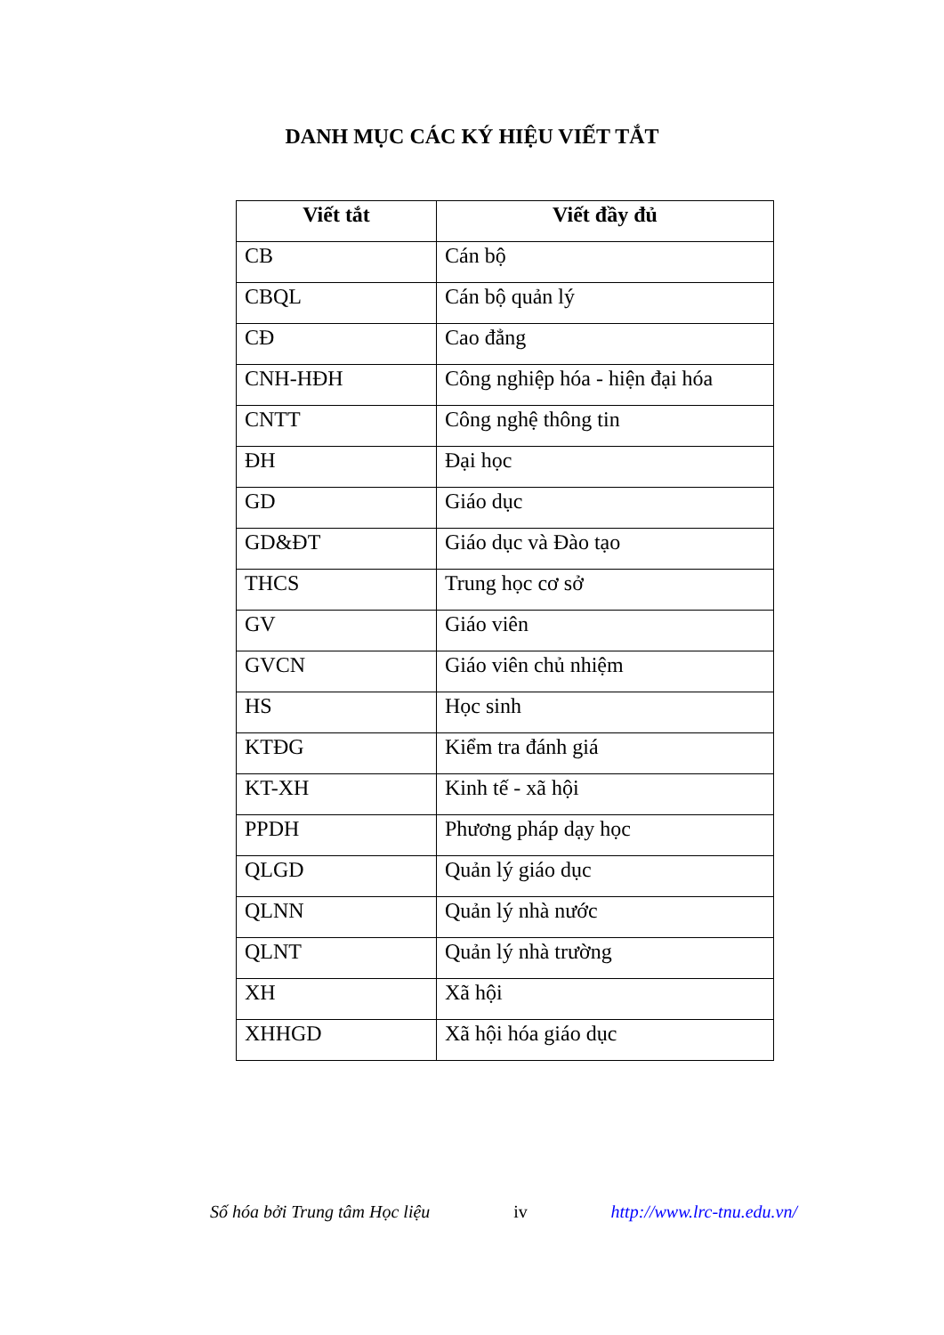DANH MỤC CÁC KÝ HIỆU VIẾT TẮT
| Viết tắt | Viết đầy đủ |
| --- | --- |
| CB | Cán bộ |
| CBQL | Cán bộ quản lý |
| CĐ | Cao đẳng |
| CNH-HĐH | Công nghiệp hóa - hiện đại hóa |
| CNTT | Công nghệ thông tin |
| ĐH | Đại học |
| GD | Giáo dục |
| GD&ĐT | Giáo dục và Đào tạo |
| THCS | Trung học cơ sở |
| GV | Giáo viên |
| GVCN | Giáo viên chủ nhiệm |
| HS | Học sinh |
| KTĐG | Kiểm tra đánh giá |
| KT-XH | Kinh tế - xã hội |
| PPDH | Phương pháp dạy học |
| QLGD | Quản lý giáo dục |
| QLNN | Quản lý nhà nước |
| QLNT | Quản lý nhà trường |
| XH | Xã hội |
| XHHGD | Xã hội hóa giáo dục |
Số hóa bởi Trung tâm Học liệu iv http://www.lrc-tnu.edu.vn/